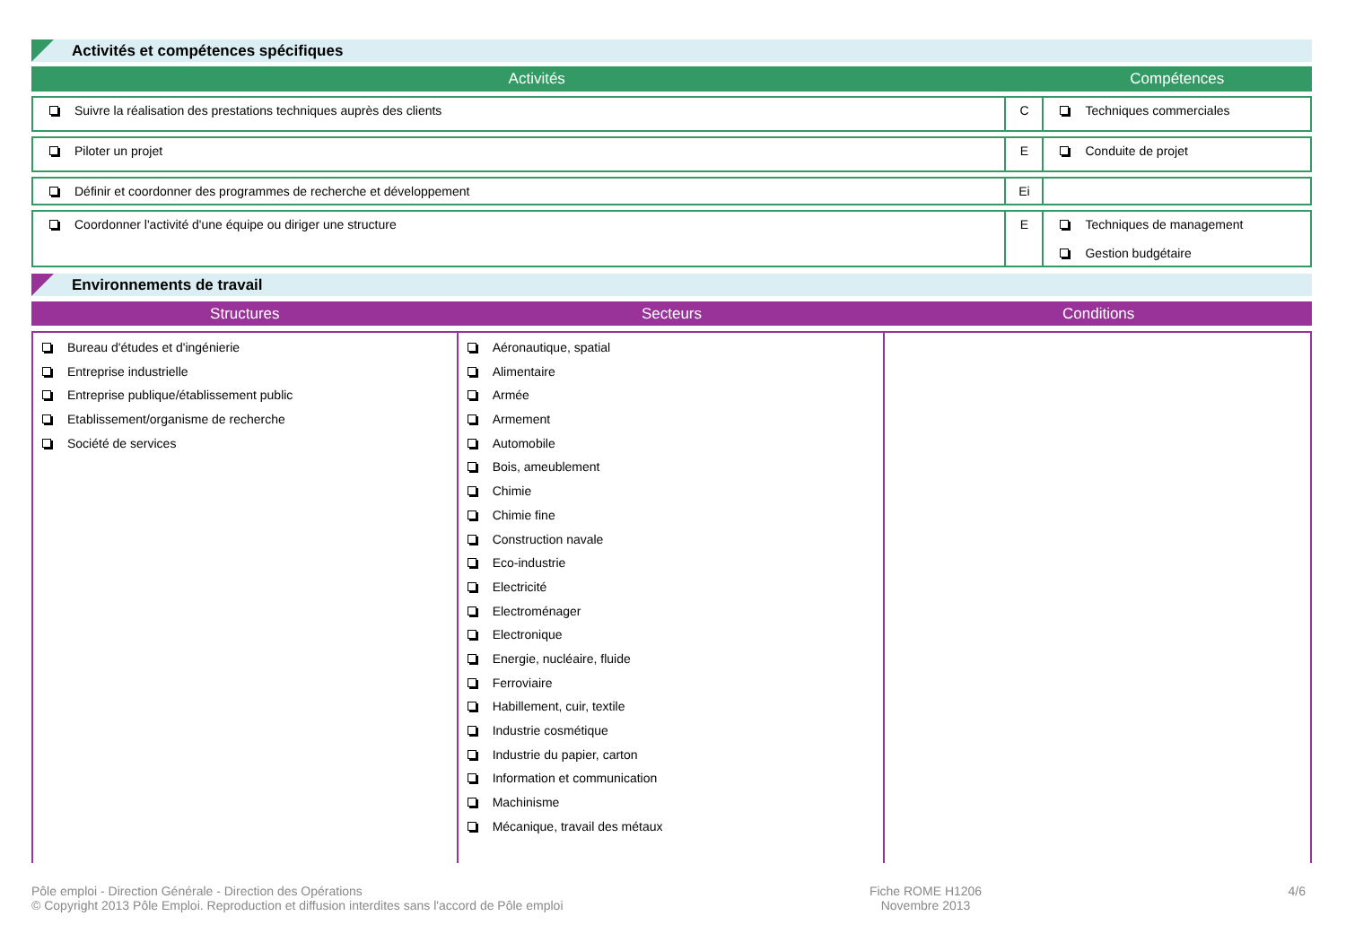Activités et compétences spécifiques
| Activités | | Compétences |
| --- | --- | --- |
| Suivre la réalisation des prestations techniques auprès des clients | C | Techniques commerciales |
| Piloter un projet | E | Conduite de projet |
| Définir et coordonner des programmes de recherche et développement | Ei | |
| Coordonner l'activité d'une équipe ou diriger une structure | E | Techniques de management Gestion budgétaire |
Environnements de travail
| Structures | Secteurs | Conditions |
| --- | --- | --- |
| Bureau d'études et d'ingénierie Entreprise industrielle Entreprise publique/établissement public Etablissement/organisme de recherche Société de services | Aéronautique, spatial Alimentaire Armée Armement Automobile Bois, ameublement Chimie Chimie fine Construction navale Eco-industrie Electricité Electroménager Electronique Energie, nucléaire, fluide Ferroviaire Habillement, cuir, textile Industrie cosmétique Industrie du papier, carton Information et communication Machinisme Mécanique, travail des métaux | |
Pôle emploi - Direction Générale - Direction des Opérations
© Copyright 2013 Pôle Emploi. Reproduction et diffusion interdites sans l'accord de Pôle emploi
Fiche ROME H1206
Novembre 2013
4/6